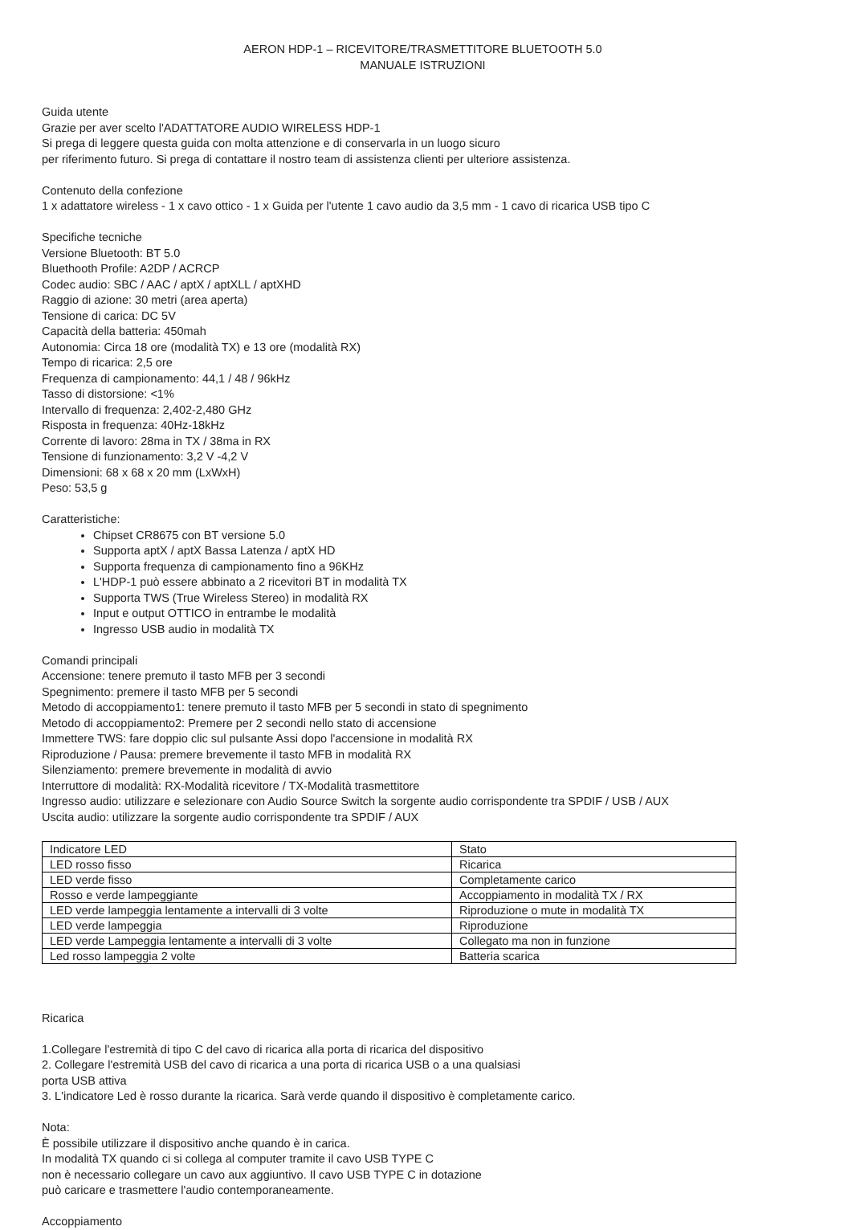AERON HDP-1 – RICEVITORE/TRASMETTITORE BLUETOOTH 5.0
MANUALE ISTRUZIONI
Guida utente
Grazie per aver scelto l'ADATTATORE AUDIO WIRELESS HDP-1
Si prega di leggere questa guida con molta attenzione e di conservarla in un luogo sicuro
per riferimento futuro. Si prega di contattare il nostro team di assistenza clienti per ulteriore assistenza.
Contenuto della confezione
1 x adattatore wireless - 1 x cavo ottico - 1 x Guida per l'utente 1 cavo audio da 3,5 mm - 1 cavo di ricarica USB tipo C
Specifiche tecniche
Versione Bluetooth: BT 5.0
Bluethooth Profile: A2DP / ACRCP
Codec audio: SBC / AAC / aptX / aptXLL / aptXHD
Raggio di azione: 30 metri (area aperta)
Tensione di carica: DC 5V
Capacità della batteria: 450mah
Autonomia: Circa 18 ore (modalità TX) e 13 ore (modalità RX)
Tempo di ricarica: 2,5 ore
Frequenza di campionamento: 44,1 / 48 / 96kHz
Tasso di distorsione: <1%
Intervallo di frequenza: 2,402-2,480 GHz
Risposta in frequenza: 40Hz-18kHz
Corrente di lavoro: 28ma in TX / 38ma in RX
Tensione di funzionamento: 3,2 V -4,2 V
Dimensioni: 68 x 68 x 20 mm (LxWxH)
Peso: 53,5 g
Caratteristiche:
Chipset CR8675 con BT versione 5.0
Supporta aptX / aptX Bassa Latenza / aptX HD
Supporta frequenza di campionamento fino a 96KHz
L'HDP-1 può essere abbinato a 2 ricevitori BT in modalità TX
Supporta TWS (True Wireless Stereo) in modalità RX
Input e output OTTICO in entrambe le modalità
Ingresso USB audio in modalità TX
Comandi principali
Accensione: tenere premuto il tasto MFB per 3 secondi
Spegnimento: premere il tasto MFB per 5 secondi
Metodo di accoppiamento1: tenere premuto il tasto MFB per 5 secondi in stato di spegnimento
Metodo di accoppiamento2: Premere per 2 secondi nello stato di accensione
Immettere TWS: fare doppio clic sul pulsante Assi dopo l'accensione in modalità RX
Riproduzione / Pausa: premere brevemente il tasto MFB in modalità RX
Silenziamento: premere brevemente in modalità di avvio
Interruttore di modalità: RX-Modalità ricevitore / TX-Modalità trasmettitore
Ingresso audio: utilizzare e selezionare con Audio Source Switch la sorgente audio corrispondente tra SPDIF / USB / AUX
Uscita audio: utilizzare la sorgente audio corrispondente tra SPDIF / AUX
| Indicatore LED | Stato |
| LED rosso fisso | Ricarica |
| LED verde fisso | Completamente carico |
| Rosso e verde lampeggiante | Accoppiamento in modalità TX / RX |
| LED verde lampeggia lentamente a intervalli di 3 volte | Riproduzione o mute in modalità TX |
| LED verde lampeggia | Riproduzione |
| LED verde Lampeggia lentamente a intervalli di 3 volte | Collegato ma non in funzione |
| Led rosso lampeggia 2 volte | Batteria scarica |
Ricarica
1.Collegare l'estremità di tipo C del cavo di ricarica alla porta di ricarica del dispositivo
2. Collegare l'estremità USB del cavo di ricarica a una porta di ricarica USB o a una qualsiasi
porta USB attiva
3. L'indicatore Led è rosso durante la ricarica. Sarà verde quando il dispositivo è completamente carico.
Nota:
È possibile utilizzare il dispositivo anche quando è in carica.
In modalità TX quando ci si collega al computer tramite il cavo USB TYPE C
non è necessario collegare un cavo aux aggiuntivo. Il cavo USB TYPE C in dotazione
può caricare e trasmettere l'audio contemporaneamente.
Accoppiamento